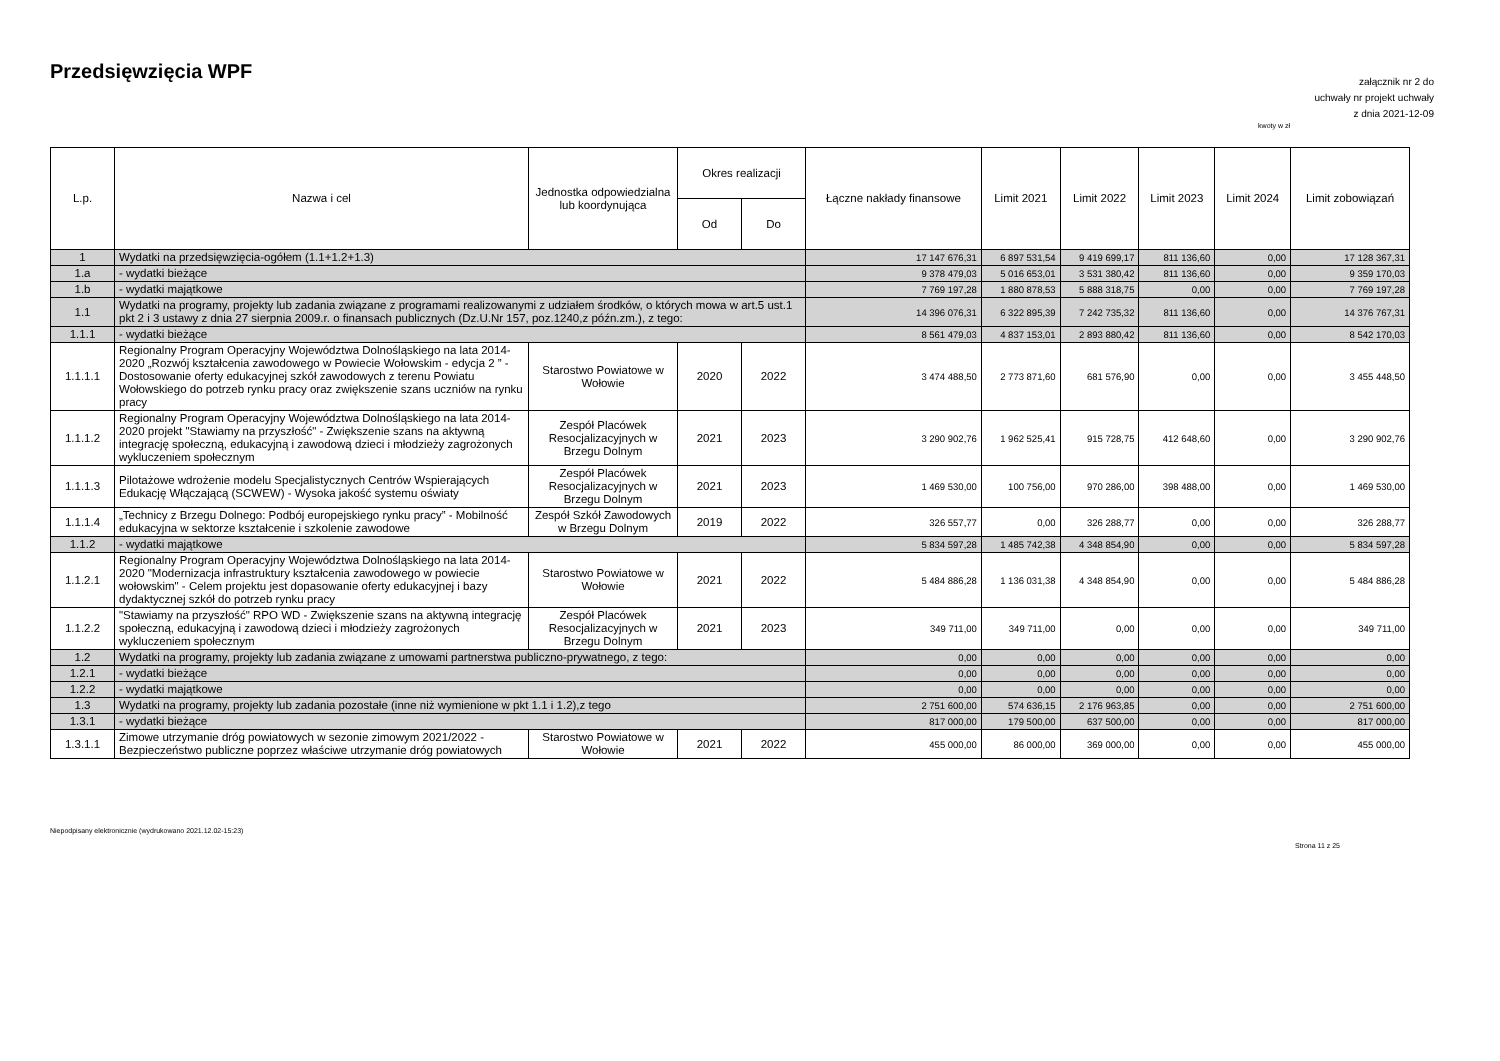Przedsięwzięcia WPF
załącznik nr 2 do
uchwały nr projekt uchwały
z dnia 2021-12-09
kwoty w zł
| L.p. | Nazwa i cel | Jednostka odpowiedzialna lub koordynująca | Okres realizacji | | Łączne nakłady finansowe | Limit 2021 | Limit 2022 | Limit 2023 | Limit 2024 | Limit zobowiązań |
| --- | --- | --- | --- | --- | --- | --- | --- | --- | --- | --- |
| | | | Od | Do | | | | | | |
| 1 | Wydatki na przedsięwzięcia-ogółem (1.1+1.2+1.3) | | | | 17 147 676,31 | 6 897 531,54 | 9 419 699,17 | 811 136,60 | 0,00 | 17 128 367,31 |
| 1.a | - wydatki bieżące | | | | 9 378 479,03 | 5 016 653,01 | 3 531 380,42 | 811 136,60 | 0,00 | 9 359 170,03 |
| 1.b | - wydatki majątkowe | | | | 7 769 197,28 | 1 880 878,53 | 5 888 318,75 | 0,00 | 0,00 | 7 769 197,28 |
| 1.1 | Wydatki na programy, projekty lub zadania związane z programami realizowanymi z udziałem środków, o których mowa w art.5 ust.1 pkt 2 i 3 ustawy z dnia 27 sierpnia 2009.r. o finansach publicznych (Dz.U.Nr 157, poz.1240,z późn.zm.), z tego: | | | | 14 396 076,31 | 6 322 895,39 | 7 242 735,32 | 811 136,60 | 0,00 | 14 376 767,31 |
| 1.1.1 | - wydatki bieżące | | | | 8 561 479,03 | 4 837 153,01 | 2 893 880,42 | 811 136,60 | 0,00 | 8 542 170,03 |
| 1.1.1.1 | Regionalny Program Operacyjny Województwa Dolnośląskiego na lata 2014-2020 „Rozwój kształcenia zawodowego w Powiecie Wołowskim - edycja 2 ” - Dostosowanie oferty edukacyjnej szkół zawodowych z terenu Powiatu Wołowskiego do potrzeb rynku pracy oraz zwiększenie szans uczniów na rynku pracy | Starostwo Powiatowe w Wołowie | 2020 | 2022 | 3 474 488,50 | 2 773 871,60 | 681 576,90 | 0,00 | 0,00 | 3 455 448,50 |
| 1.1.1.2 | Regionalny Program Operacyjny Województwa Dolnośląskiego na lata 2014-2020 projekt "Stawiamy na przyszłość" - Zwiększenie szans na aktywną integrację społeczną, edukacyjną i zawodową dzieci i młodzieży zagrożonych wykluczeniem społecznym | Zespół Placówek Resocjalizacyjnych w Brzegu Dolnym | 2021 | 2023 | 3 290 902,76 | 1 962 525,41 | 915 728,75 | 412 648,60 | 0,00 | 3 290 902,76 |
| 1.1.1.3 | Pilotażowe wdrożenie modelu Specjalistycznych Centrów Wspierających Edukację Włączającą (SCWEW) - Wysoka jakość systemu oświaty | Zespół Placówek Resocjalizacyjnych w Brzegu Dolnym | 2021 | 2023 | 1 469 530,00 | 100 756,00 | 970 286,00 | 398 488,00 | 0,00 | 1 469 530,00 |
| 1.1.1.4 | „Technicy z Brzegu Dolnego: Podbój europejskiego rynku pracy” - Mobilność edukacyjna w sektorze kształcenie i szkolenie zawodowe | Zespół Szkół Zawodowych w Brzegu Dolnym | 2019 | 2022 | 326 557,77 | 0,00 | 326 288,77 | 0,00 | 0,00 | 326 288,77 |
| 1.1.2 | - wydatki majątkowe | | | | 5 834 597,28 | 1 485 742,38 | 4 348 854,90 | 0,00 | 0,00 | 5 834 597,28 |
| 1.1.2.1 | Regionalny Program Operacyjny Województwa Dolnośląskiego na lata 2014-2020 "Modernizacja infrastruktury kształcenia zawodowego w powiecie wołowskim" - Celem projektu jest dopasowanie oferty edukacyjnej i bazy dydaktycznej szkół do potrzeb rynku pracy | Starostwo Powiatowe w Wołowie | 2021 | 2022 | 5 484 886,28 | 1 136 031,38 | 4 348 854,90 | 0,00 | 0,00 | 5 484 886,28 |
| 1.1.2.2 | "Stawiamy na przyszłość" RPO WD - Zwiększenie szans na aktywną integrację społeczną, edukacyjną i zawodową dzieci i młodzieży zagrożonych wykluczeniem społecznym | Zespół Placówek Resocjalizacyjnych w Brzegu Dolnym | 2021 | 2023 | 349 711,00 | 349 711,00 | 0,00 | 0,00 | 0,00 | 349 711,00 |
| 1.2 | Wydatki na programy, projekty lub zadania związane z umowami partnerstwa publiczno-prywatnego, z tego: | | | | 0,00 | 0,00 | 0,00 | 0,00 | 0,00 | 0,00 |
| 1.2.1 | - wydatki bieżące | | | | 0,00 | 0,00 | 0,00 | 0,00 | 0,00 | 0,00 |
| 1.2.2 | - wydatki majątkowe | | | | 0,00 | 0,00 | 0,00 | 0,00 | 0,00 | 0,00 |
| 1.3 | Wydatki na programy, projekty lub zadania pozostałe (inne niż wymienione w pkt 1.1 i 1.2),z tego | | | | 2 751 600,00 | 574 636,15 | 2 176 963,85 | 0,00 | 0,00 | 2 751 600,00 |
| 1.3.1 | - wydatki bieżące | | | | 817 000,00 | 179 500,00 | 637 500,00 | 0,00 | 0,00 | 817 000,00 |
| 1.3.1.1 | Zimowe utrzymanie dróg powiatowych w sezonie zimowym 2021/2022 - Bezpieczeństwo publiczne poprzez właściwe utrzymanie dróg powiatowych | Starostwo Powiatowe w Wołowie | 2021 | 2022 | 455 000,00 | 86 000,00 | 369 000,00 | 0,00 | 0,00 | 455 000,00 |
Niepodpisany elektronicznie (wydrukowano 2021.12.02-15:23)
Strona 11 z 25